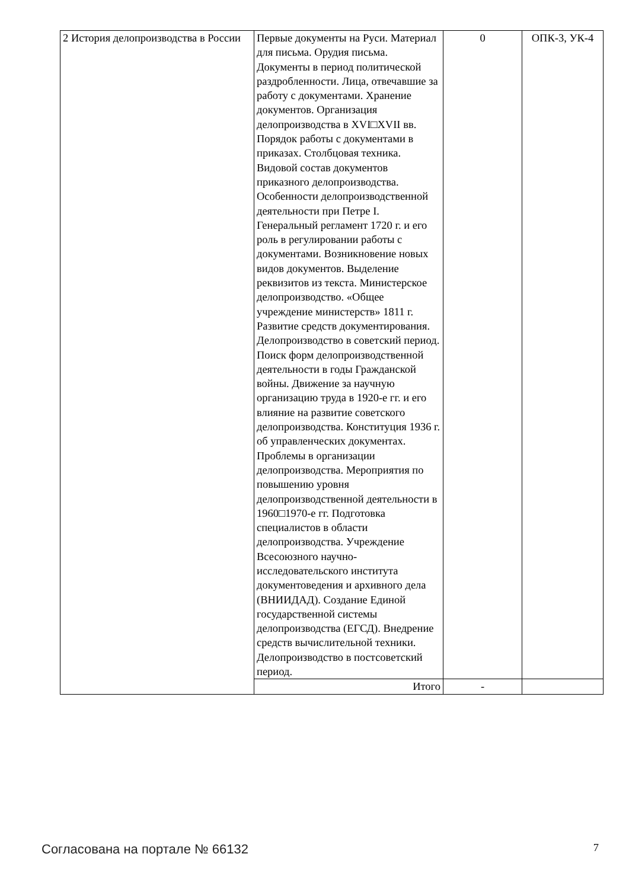| 2 История делопроизводства в России | Первые документы на Руси. Материал для письма. Орудия письма. Документы в период политической раздробленности. Лица, отвечавшие за работу с документами. Хранение документов. Организация делопроизводства в XVI□XVII вв. Порядок работы с документами в приказах. Столбцовая техника. Видовой состав документов приказного делопроизводства. Особенности делопроизводственной деятельности при Петре I. Генеральный регламент 1720 г. и его роль в регулировании работы с документами. Возникновение новых видов документов. Выделение реквизитов из текста. Министерское делопроизводство. «Общее учреждение министерств» 1811 г. Развитие средств документирования. Делопроизводство в советский период. Поиск форм делопроизводственной деятельности в годы Гражданской войны. Движение за научную организацию труда в 1920-е гг. и его влияние на развитие советского делопроизводства. Конституция 1936 г. об управленческих документах. Проблемы в организации делопроизводства. Мероприятия по повышению уровня делопроизводственной деятельности в 1960□1970-е гг. Подготовка специалистов в области делопроизводства. Учреждение Всесоюзного научно-исследовательского института документоведения и архивного дела (ВНИИДАД). Создание Единой государственной системы делопроизводства (ЕГСД). Внедрение средств вычислительной техники. Делопроизводство в постсоветский период. | 0 | ОПК-3, УК-4 |
| | Итого | - | |
Согласована на портале № 66132 7